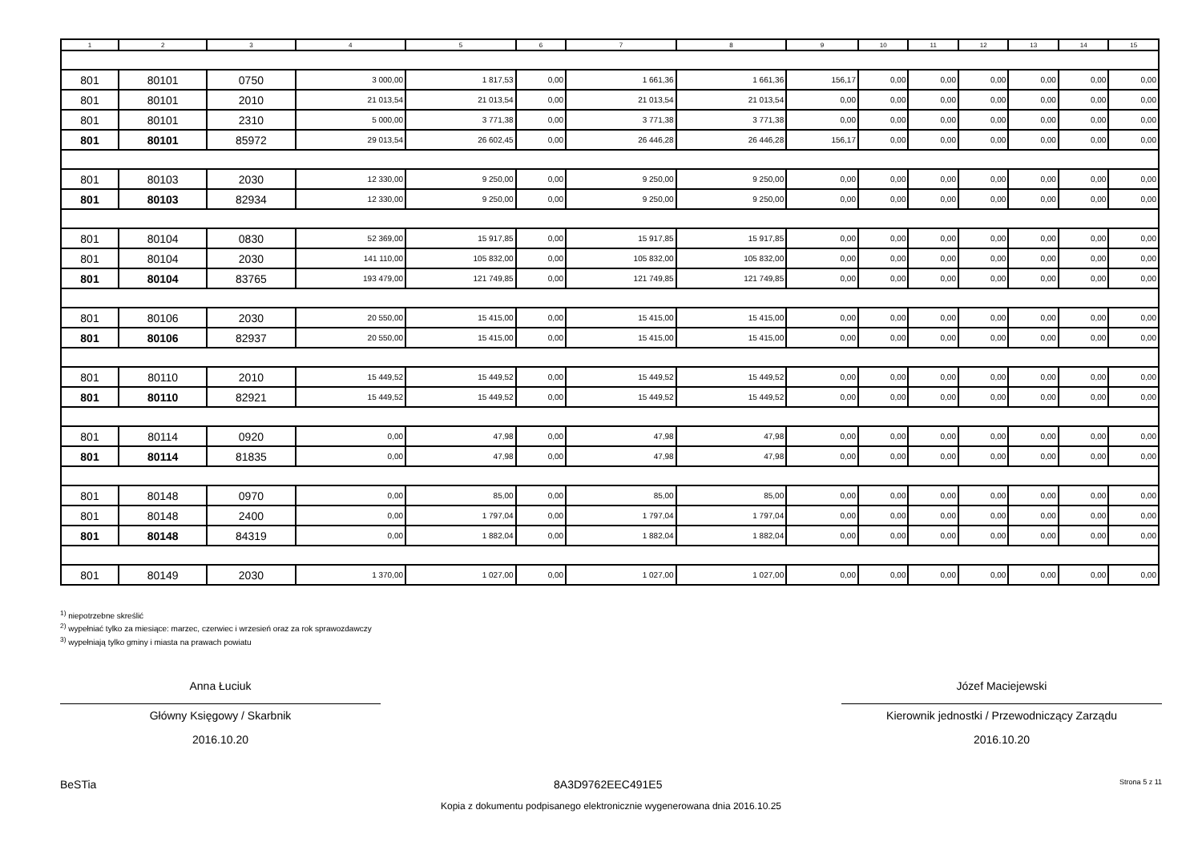| 1 | 2 | 3 | 4 | 5 | 6 | 7 | 8 | 9 | 10 | 11 | 12 | 13 | 14 | 15 |
| --- | --- | --- | --- | --- | --- | --- | --- | --- | --- | --- | --- | --- | --- | --- |
| 801 | 80101 | 0750 | 3 000,00 | 1 817,53 | 0,00 | 1 661,36 | 1 661,36 | 156,17 | 0,00 | 0,00 | 0,00 | 0,00 | 0,00 | 0,00 |
| 801 | 80101 | 2010 | 21 013,54 | 21 013,54 | 0,00 | 21 013,54 | 21 013,54 | 0,00 | 0,00 | 0,00 | 0,00 | 0,00 | 0,00 | 0,00 |
| 801 | 80101 | 2310 | 5 000,00 | 3 771,38 | 0,00 | 3 771,38 | 3 771,38 | 0,00 | 0,00 | 0,00 | 0,00 | 0,00 | 0,00 | 0,00 |
| 801 | 80101 | 85972 | 29 013,54 | 26 602,45 | 0,00 | 26 446,28 | 26 446,28 | 156,17 | 0,00 | 0,00 | 0,00 | 0,00 | 0,00 | 0,00 |
| 801 | 80103 | 2030 | 12 330,00 | 9 250,00 | 0,00 | 9 250,00 | 9 250,00 | 0,00 | 0,00 | 0,00 | 0,00 | 0,00 | 0,00 | 0,00 |
| 801 | 80103 | 82934 | 12 330,00 | 9 250,00 | 0,00 | 9 250,00 | 9 250,00 | 0,00 | 0,00 | 0,00 | 0,00 | 0,00 | 0,00 | 0,00 |
| 801 | 80104 | 0830 | 52 369,00 | 15 917,85 | 0,00 | 15 917,85 | 15 917,85 | 0,00 | 0,00 | 0,00 | 0,00 | 0,00 | 0,00 | 0,00 |
| 801 | 80104 | 2030 | 141 110,00 | 105 832,00 | 0,00 | 105 832,00 | 105 832,00 | 0,00 | 0,00 | 0,00 | 0,00 | 0,00 | 0,00 | 0,00 |
| 801 | 80104 | 83765 | 193 479,00 | 121 749,85 | 0,00 | 121 749,85 | 121 749,85 | 0,00 | 0,00 | 0,00 | 0,00 | 0,00 | 0,00 | 0,00 |
| 801 | 80106 | 2030 | 20 550,00 | 15 415,00 | 0,00 | 15 415,00 | 15 415,00 | 0,00 | 0,00 | 0,00 | 0,00 | 0,00 | 0,00 | 0,00 |
| 801 | 80106 | 82937 | 20 550,00 | 15 415,00 | 0,00 | 15 415,00 | 15 415,00 | 0,00 | 0,00 | 0,00 | 0,00 | 0,00 | 0,00 | 0,00 |
| 801 | 80110 | 2010 | 15 449,52 | 15 449,52 | 0,00 | 15 449,52 | 15 449,52 | 0,00 | 0,00 | 0,00 | 0,00 | 0,00 | 0,00 | 0,00 |
| 801 | 80110 | 82921 | 15 449,52 | 15 449,52 | 0,00 | 15 449,52 | 15 449,52 | 0,00 | 0,00 | 0,00 | 0,00 | 0,00 | 0,00 | 0,00 |
| 801 | 80114 | 0920 | 0,00 | 47,98 | 0,00 | 47,98 | 47,98 | 0,00 | 0,00 | 0,00 | 0,00 | 0,00 | 0,00 | 0,00 |
| 801 | 80114 | 81835 | 0,00 | 47,98 | 0,00 | 47,98 | 47,98 | 0,00 | 0,00 | 0,00 | 0,00 | 0,00 | 0,00 | 0,00 |
| 801 | 80148 | 0970 | 0,00 | 85,00 | 0,00 | 85,00 | 85,00 | 0,00 | 0,00 | 0,00 | 0,00 | 0,00 | 0,00 | 0,00 |
| 801 | 80148 | 2400 | 0,00 | 1 797,04 | 0,00 | 1 797,04 | 1 797,04 | 0,00 | 0,00 | 0,00 | 0,00 | 0,00 | 0,00 | 0,00 |
| 801 | 80148 | 84319 | 0,00 | 1 882,04 | 0,00 | 1 882,04 | 1 882,04 | 0,00 | 0,00 | 0,00 | 0,00 | 0,00 | 0,00 | 0,00 |
| 801 | 80149 | 2030 | 1 370,00 | 1 027,00 | 0,00 | 1 027,00 | 1 027,00 | 0,00 | 0,00 | 0,00 | 0,00 | 0,00 | 0,00 | 0,00 |
<sup>1)</sup> niepotrzebne skreślić
<sup>2)</sup> wypełniać tylko za miesiące: marzec, czerwiec i wrzesień oraz za rok sprawozdawczy
<sup>3)</sup> wypełniają tylko gminy i miasta na prawach powiatu
Anna Łuciuk
Główny Księgowy / Skarbnik
2016.10.20
Józef Maciejewski
Kierownik jednostki / Przewodniczący Zarządu
2016.10.20
BeSTia 8A3D9762EEC491E5 Strona 5 z 11
Kopia z dokumentu podpisanego elektronicznie wygenerowana dnia 2016.10.25